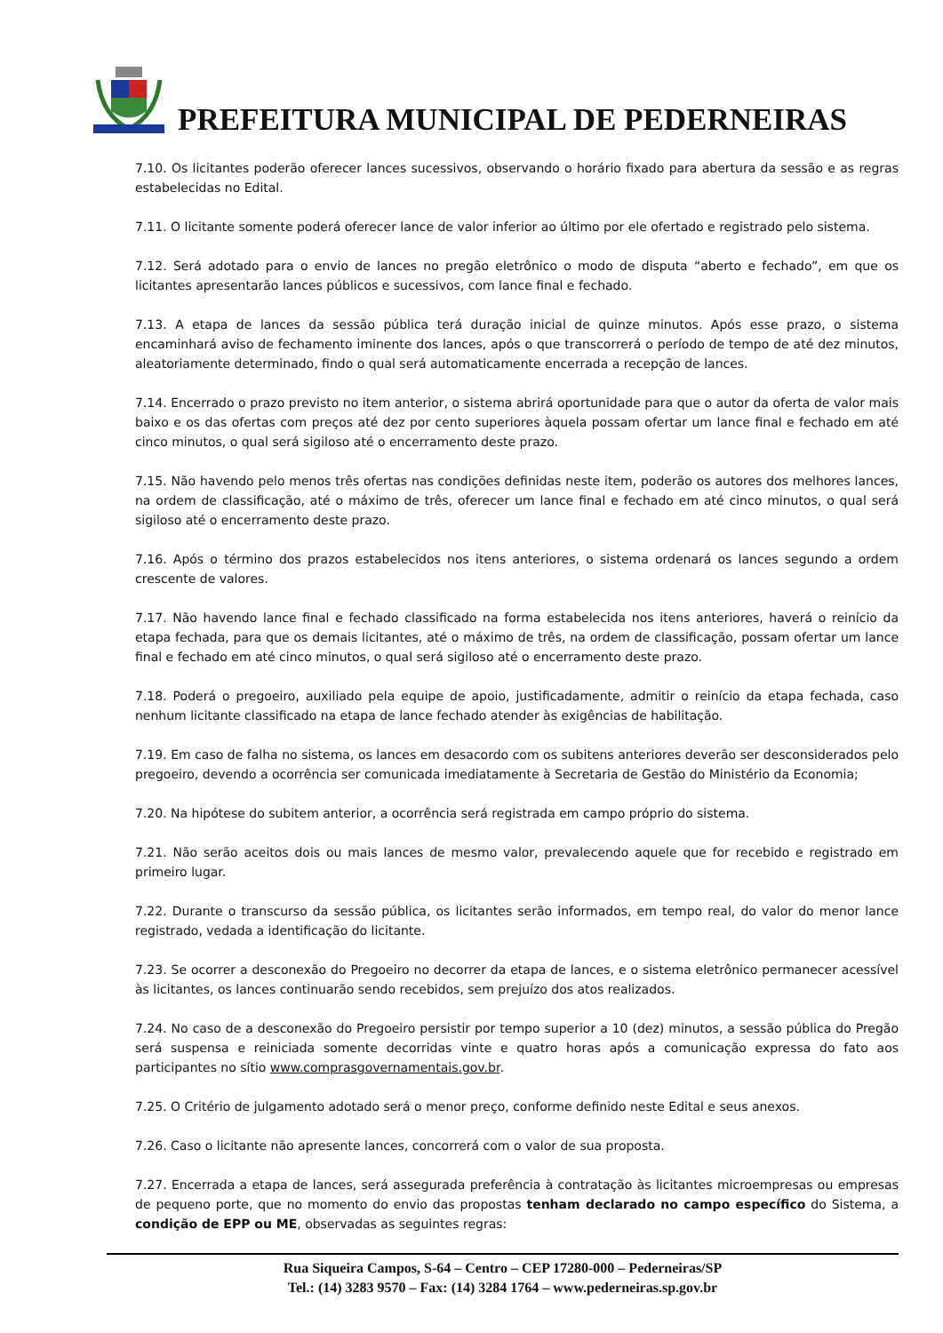PREFEITURA MUNICIPAL DE PEDERNEIRAS
7.10. Os licitantes poderão oferecer lances sucessivos, observando o horário fixado para abertura da sessão e as regras estabelecidas no Edital.
7.11. O licitante somente poderá oferecer lance de valor inferior ao último por ele ofertado e registrado pelo sistema.
7.12. Será adotado para o envio de lances no pregão eletrônico o modo de disputa “aberto e fechado”, em que os licitantes apresentarão lances públicos e sucessivos, com lance final e fechado.
7.13. A etapa de lances da sessão pública terá duração inicial de quinze minutos. Após esse prazo, o sistema encaminhará aviso de fechamento iminente dos lances, após o que transcorrerá o período de tempo de até dez minutos, aleatoriamente determinado, findo o qual será automaticamente encerrada a recepção de lances.
7.14. Encerrado o prazo previsto no item anterior, o sistema abrirá oportunidade para que o autor da oferta de valor mais baixo e os das ofertas com preços até dez por cento superiores àquela possam ofertar um lance final e fechado em até cinco minutos, o qual será sigiloso até o encerramento deste prazo.
7.15. Não havendo pelo menos três ofertas nas condições definidas neste item, poderão os autores dos melhores lances, na ordem de classificação, até o máximo de três, oferecer um lance final e fechado em até cinco minutos, o qual será sigiloso até o encerramento deste prazo.
7.16. Após o término dos prazos estabelecidos nos itens anteriores, o sistema ordenará os lances segundo a ordem crescente de valores.
7.17. Não havendo lance final e fechado classificado na forma estabelecida nos itens anteriores, haverá o reinício da etapa fechada, para que os demais licitantes, até o máximo de três, na ordem de classificação, possam ofertar um lance final e fechado em até cinco minutos, o qual será sigiloso até o encerramento deste prazo.
7.18. Poderá o pregoeiro, auxiliado pela equipe de apoio, justificadamente, admitir o reinício da etapa fechada, caso nenhum licitante classificado na etapa de lance fechado atender às exigências de habilitação.
7.19. Em caso de falha no sistema, os lances em desacordo com os subitens anteriores deverão ser desconsiderados pelo pregoeiro, devendo a ocorrência ser comunicada imediatamente à Secretaria de Gestão do Ministério da Economia;
7.20. Na hipótese do subitem anterior, a ocorrência será registrada em campo próprio do sistema.
7.21. Não serão aceitos dois ou mais lances de mesmo valor, prevalecendo aquele que for recebido e registrado em primeiro lugar.
7.22. Durante o transcurso da sessão pública, os licitantes serão informados, em tempo real, do valor do menor lance registrado, vedada a identificação do licitante.
7.23. Se ocorrer a desconexão do Pregoeiro no decorrer da etapa de lances, e o sistema eletrônico permanecer acessível às licitantes, os lances continuarão sendo recebidos, sem prejuízo dos atos realizados.
7.24. No caso de a desconexão do Pregoeiro persistir por tempo superior a 10 (dez) minutos, a sessão pública do Pregão será suspensa e reiniciada somente decorridas vinte e quatro horas após a comunicação expressa do fato aos participantes no sítio www.comprasgovernamentais.gov.br.
7.25. O Critério de julgamento adotado será o menor preço, conforme definido neste Edital e seus anexos.
7.26. Caso o licitante não apresente lances, concorrerá com o valor de sua proposta.
7.27. Encerrada a etapa de lances, será assegurada preferência à contratação às licitantes microempresas ou empresas de pequeno porte, que no momento do envio das propostas tenham declarado no campo específico do Sistema, a condição de EPP ou ME, observadas as seguintes regras:
Rua Siqueira Campos, S-64 – Centro – CEP 17280-000 – Pederneiras/SP
Tel.: (14) 3283 9570 – Fax: (14) 3284 1764 – www.pederneiras.sp.gov.br